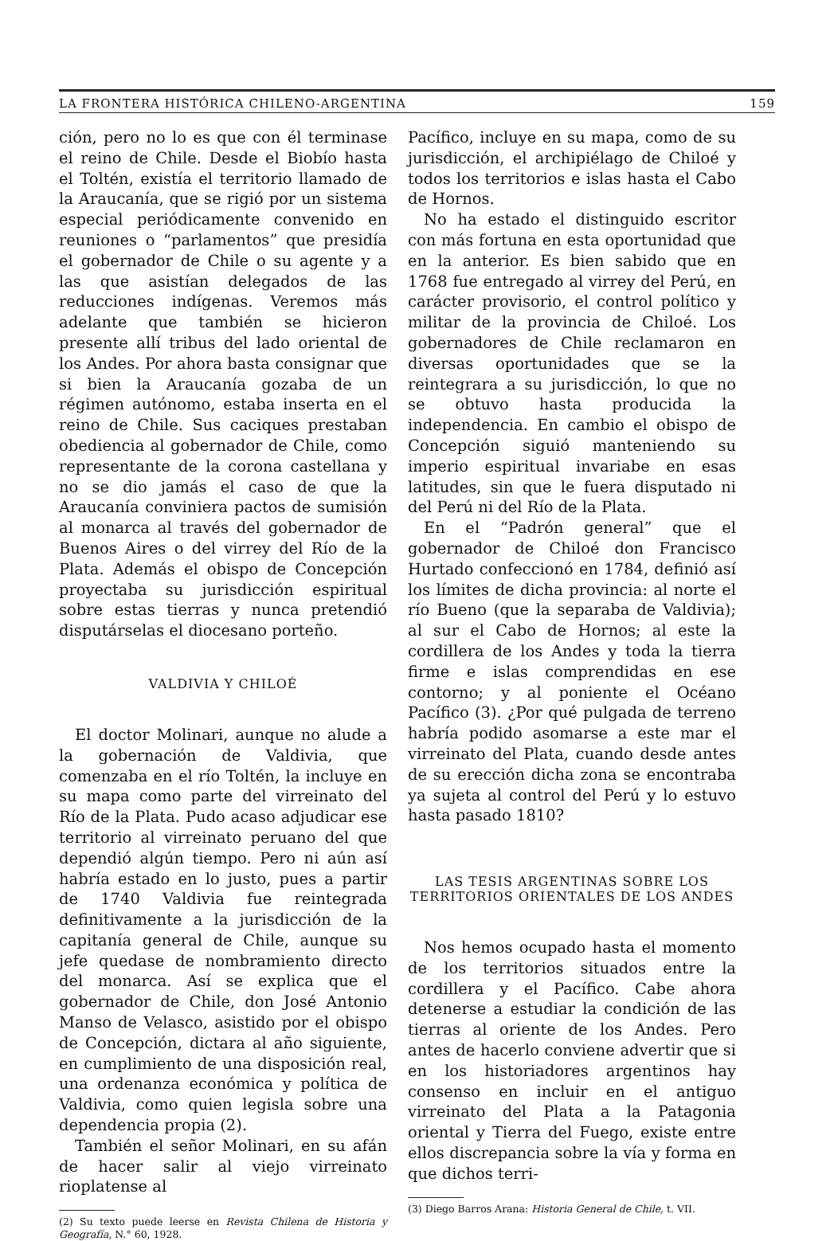LA FRONTERA HISTÓRICA CHILENO-ARGENTINA 159
ción, pero no lo es que con él terminase el reino de Chile. Desde el Biobío hasta el Toltén, existía el territorio llamado de la Araucanía, que se rigió por un sistema especial periódicamente convenido en reuniones o “parlamentos” que presidía el gobernador de Chile o su agente y a las que asistían delegados de las reducciones indígenas. Veremos más adelante que también se hicieron presente allí tribus del lado oriental de los Andes. Por ahora basta consignar que si bien la Araucanía gozaba de un régimen autónomo, estaba inserta en el reino de Chile. Sus caciques prestaban obediencia al gobernador de Chile, como representante de la corona castellana y no se dio jamás el caso de que la Araucanía conviniera pactos de sumisión al monarca al través del gobernador de Buenos Aires o del virrey del Río de la Plata. Además el obispo de Concepción proyectaba su jurisdicción espiritual sobre estas tierras y nunca pretendió disputárselas el diocesano porteño.
VALDIVIA Y CHILOÉ
El doctor Molinari, aunque no alude a la gobernación de Valdivia, que comenzaba en el río Toltén, la incluye en su mapa como parte del virreinato del Río de la Plata. Pudo acaso adjudicar ese territorio al virreinato peruano del que dependió algún tiempo. Pero ni aún así habría estado en lo justo, pues a partir de 1740 Valdivia fue reintegrada definitivamente a la jurisdicción de la capitanía general de Chile, aunque su jefe quedase de nombramiento directo del monarca. Así se explica que el gobernador de Chile, don José Antonio Manso de Velasco, asistido por el obispo de Concepción, dictara al año siguiente, en cumplimiento de una disposición real, una ordenanza económica y política de Valdivia, como quien legisla sobre una dependencia propia (2).
También el señor Molinari, en su afán de hacer salir al viejo virreinato rioplatense al
(2) Su texto puede leerse en Revista Chilena de Historia y Geografía, N.° 60, 1928.
Pacífico, incluye en su mapa, como de su jurisdicción, el archipiélago de Chiloé y todos los territorios e islas hasta el Cabo de Hornos.
No ha estado el distinguido escritor con más fortuna en esta oportunidad que en la anterior. Es bien sabido que en 1768 fue entregado al virrey del Perú, en carácter provisorio, el control político y militar de la provincia de Chiloé. Los gobernadores de Chile reclamaron en diversas oportunidades que se la reintegrara a su jurisdicción, lo que no se obtuvo hasta producida la independencia. En cambio el obispo de Concepción siguió manteniendo su imperio espiritual invariabe en esas latitudes, sin que le fuera disputado ni del Perú ni del Río de la Plata.
En el “Padrón general” que el gobernador de Chiloé don Francisco Hurtado confeccionó en 1784, definió así los límites de dicha provincia: al norte el río Bueno (que la separaba de Valdivia); al sur el Cabo de Hornos; al este la cordillera de los Andes y toda la tierra firme e islas comprendidas en ese contorno; y al poniente el Océano Pacífico (3). ¿Por qué pulgada de terreno habría podido asomarse a este mar el virreinato del Plata, cuando desde antes de su erección dicha zona se encontraba ya sujeta al control del Perú y lo estuvo hasta pasado 1810?
LAS TESIS ARGENTINAS SOBRE LOS TERRITORIOS ORIENTALES DE LOS ANDES
Nos hemos ocupado hasta el momento de los territorios situados entre la cordillera y el Pacífico. Cabe ahora detenerse a estudiar la condición de las tierras al oriente de los Andes. Pero antes de hacerlo conviene advertir que si en los historiadores argentinos hay consenso en incluir en el antiguo virreinato del Plata a la Patagonia oriental y Tierra del Fuego, existe entre ellos discrepancia sobre la vía y forma en que dichos terri-
(3) Diego Barros Arana: Historia General de Chile, t. VII.